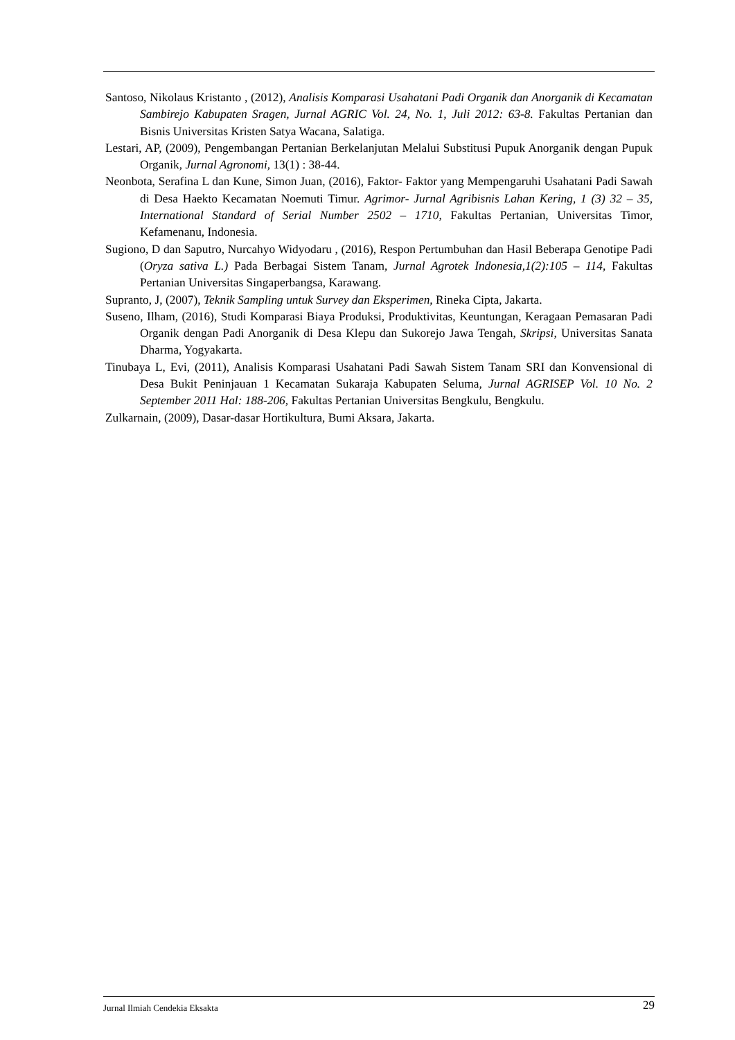Santoso, Nikolaus Kristanto , (2012), Analisis Komparasi Usahatani Padi Organik dan Anorganik di Kecamatan Sambirejo Kabupaten Sragen, Jurnal AGRIC Vol. 24, No. 1, Juli 2012: 63-8. Fakultas Pertanian dan Bisnis Universitas Kristen Satya Wacana, Salatiga.
Lestari, AP, (2009), Pengembangan Pertanian Berkelanjutan Melalui Substitusi Pupuk Anorganik dengan Pupuk Organik, Jurnal Agronomi, 13(1) : 38-44.
Neonbota, Serafina L dan Kune, Simon Juan, (2016), Faktor- Faktor yang Mempengaruhi Usahatani Padi Sawah di Desa Haekto Kecamatan Noemuti Timur. Agrimor- Jurnal Agribisnis Lahan Kering, 1 (3) 32 – 35, International Standard of Serial Number 2502 – 1710, Fakultas Pertanian, Universitas Timor, Kefamenanu, Indonesia.
Sugiono, D dan Saputro, Nurcahyo Widyodaru , (2016), Respon Pertumbuhan dan Hasil Beberapa Genotipe Padi (Oryza sativa L.) Pada Berbagai Sistem Tanam, Jurnal Agrotek Indonesia,1(2):105 – 114, Fakultas Pertanian Universitas Singaperbangsa, Karawang.
Supranto, J, (2007), Teknik Sampling untuk Survey dan Eksperimen, Rineka Cipta, Jakarta.
Suseno, Ilham, (2016), Studi Komparasi Biaya Produksi, Produktivitas, Keuntungan, Keragaan Pemasaran Padi Organik dengan Padi Anorganik di Desa Klepu dan Sukorejo Jawa Tengah, Skripsi, Universitas Sanata Dharma, Yogyakarta.
Tinubaya L, Evi, (2011), Analisis Komparasi Usahatani Padi Sawah Sistem Tanam SRI dan Konvensional di Desa Bukit Peninjauan 1 Kecamatan Sukaraja Kabupaten Seluma, Jurnal AGRISEP Vol. 10 No. 2 September 2011 Hal: 188-206, Fakultas Pertanian Universitas Bengkulu, Bengkulu.
Zulkarnain, (2009), Dasar-dasar Hortikultura, Bumi Aksara, Jakarta.
Jurnal Ilmiah Cendekia Eksakta 29